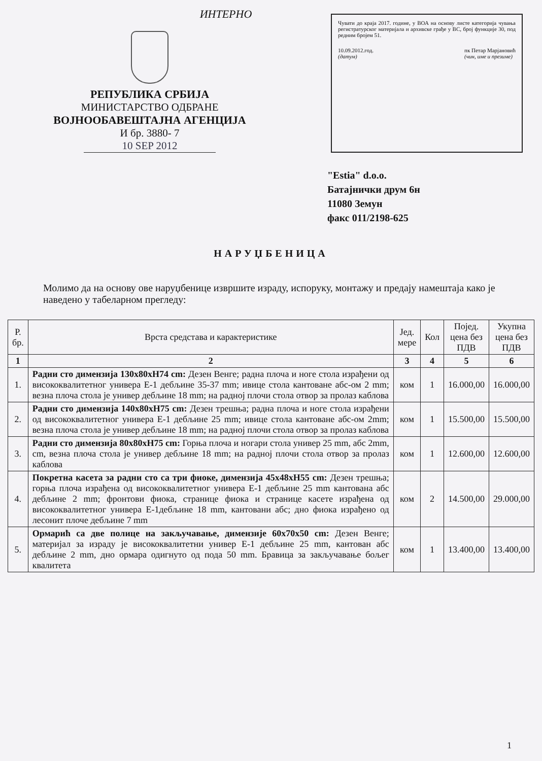ИНТЕРНО
РЕПУБЛИКА СРБИЈА
МИНИСТАРСТВО ОДБРАНЕ
ВОЈНООБАВЕШТАЈНА АГЕНЦИЈА
И бр. 3880- 7
10 SEP 2012
Чувати до краја 2017. године, у ВОА на основу листе категорија чувања регистратурског материјала и архивске грађе у ВС, број функције 30, под редним бројем 51.
10.09.2012.год.
(датум) пк Петар Марјановић
(чин, име и презиме)
"Estia" d.o.o.
Батајнички друм 6н
11080 Земун
факс 011/2198-625
НАРУЏБЕНИЦА
Молимо да на основу ове наруџбенице извршите израду, испоруку, монтажу и предају намештаја како је наведено у табеларном прегледу:
| Р. бр. | Врста средстава и карактеристике | Јед. мере | Кол | Појед. цена без ПДВ | Укупна цена без ПДВ |
| --- | --- | --- | --- | --- | --- |
| 1 | 2 | 3 | 4 | 5 | 6 |
| 1. | Радни сто димензија 130x80xH74 cm: Дезен Венге; радна плоча и ноге стола израђени од висококвалитетног универа Е-1 дебљине 35-37 mm; ивице стола кантоване абс-ом 2 mm; везна плоча стола је универ дебљине 18 mm; на радној плочи стола отвор за пролаз каблова | ком | 1 | 16.000,00 | 16.000,00 |
| 2. | Радни сто димензија 140x80xH75 cm: Дезен трешња; радна плоча и ноге стола израђени од висококвалитетног универа Е-1 дебљине 25 mm; ивице стола кантоване абс-ом 2mm; везна плоча стола је универ дебљине 18 mm; на радној плочи стола отвор за пролаз каблова | ком | 1 | 15.500,00 | 15.500,00 |
| 3. | Радни сто димензија 80x80xH75 cm: Горња плоча и ногари стола универ 25 mm, абс 2mm, cm, везна плоча стола је универ дебљине 18 mm; на радној плочи стола отвор за пролаз каблова | ком | 1 | 12.600,00 | 12.600,00 |
| 4. | Покретна касета за радни сто са три фиоке, димензија 45x48xH55 cm: Дезен трешња; горња плоча израђена од висококвалитетног универа Е-1 дебљине 25 mm кантована абс дебљине 2 mm; фронтови фиока, странице фиока и странице касете израђена од висококвалитетног универа Е-1дебљине 18 mm, кантовани абс; дно фиока израђено од лесонит плоче дебљине 7 mm | ком | 2 | 14.500,00 | 29.000,00 |
| 5. | Ормарић са две полице на закључавање, димензије 60x70x50 cm: Дезен Венге; материјал за израду је висококвалитетни универ Е-1 дебљине 25 mm, кантован абс дебљине 2 mm, дно ормара одигнуто од пода 50 mm. Бравица за закључавање бољег квалитета | ком | 1 | 13.400,00 | 13.400,00 |
1